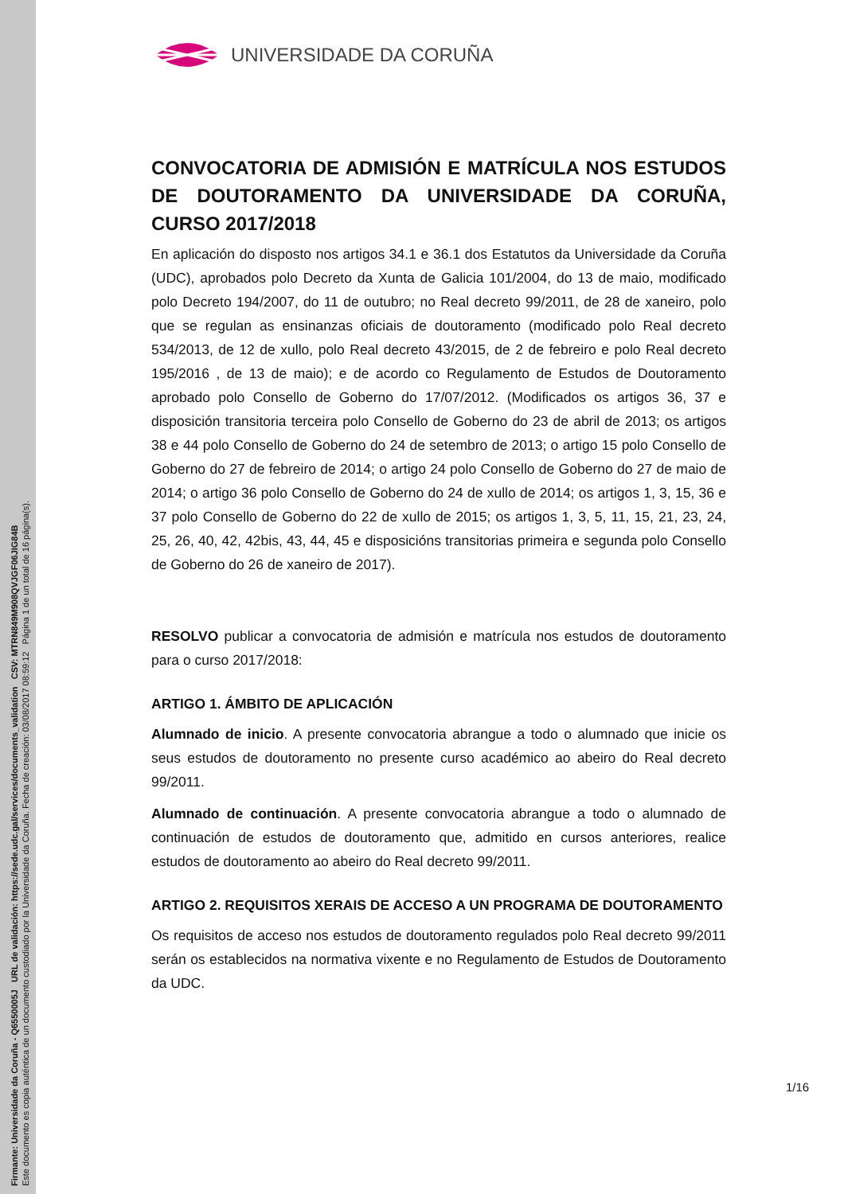Firmante: Universidade da Coruña - Q6550005J URL de validación: https://sede.udc.gal/services/documents_validation CSV: MTRN849M908QVJGF06JIG84B
Este documento es copia auténtica de un documento custodiado por la Universidade da Coruña. Fecha de creación: 03/08/2017 08:59:12 Página 1 de un total de 16 página(s).
UNIVERSIDADE DA CORUÑA
CONVOCATORIA DE ADMISIÓN E MATRÍCULA NOS ESTUDOS DE DOUTORAMENTO DA UNIVERSIDADE DA CORUÑA, CURSO 2017/2018
En aplicación do disposto nos artigos 34.1 e 36.1 dos Estatutos da Universidade da Coruña (UDC), aprobados polo Decreto da Xunta de Galicia 101/2004, do 13 de maio, modificado polo Decreto 194/2007, do 11 de outubro; no Real decreto 99/2011, de 28 de xaneiro, polo que se regulan as ensinanzas oficiais de doutoramento (modificado polo Real decreto 534/2013, de 12 de xullo, polo Real decreto 43/2015, de 2 de febreiro e polo Real decreto 195/2016 , de 13 de maio); e de acordo co Regulamento de Estudos de Doutoramento aprobado polo Consello de Goberno do 17/07/2012. (Modificados os artigos 36, 37 e disposición transitoria terceira polo Consello de Goberno do 23 de abril de 2013; os artigos 38 e 44 polo Consello de Goberno do 24 de setembro de 2013; o artigo 15 polo Consello de Goberno do 27 de febreiro de 2014; o artigo 24 polo Consello de Goberno do 27 de maio de 2014; o artigo 36 polo Consello de Goberno do 24 de xullo de 2014; os artigos 1, 3, 15, 36 e 37 polo Consello de Goberno do 22 de xullo de 2015; os artigos 1, 3, 5, 11, 15, 21, 23, 24, 25, 26, 40, 42, 42bis, 43, 44, 45 e disposicións transitorias primeira e segunda polo Consello de Goberno do 26 de xaneiro de 2017).
RESOLVO publicar a convocatoria de admisión e matrícula nos estudos de doutoramento para o curso 2017/2018:
ARTIGO 1. ÁMBITO DE APLICACIÓN
Alumnado de inicio. A presente convocatoria abrangue a todo o alumnado que inicie os seus estudos de doutoramento no presente curso académico ao abeiro do Real decreto 99/2011.
Alumnado de continuación. A presente convocatoria abrangue a todo o alumnado de continuación de estudos de doutoramento que, admitido en cursos anteriores, realice estudos de doutoramento ao abeiro do Real decreto 99/2011.
ARTIGO 2. REQUISITOS XERAIS DE ACCESO A UN PROGRAMA DE DOUTORAMENTO
Os requisitos de acceso nos estudos de doutoramento regulados polo Real decreto 99/2011 serán os establecidos na normativa vixente e no Regulamento de Estudos de Doutoramento da UDC.
1/16